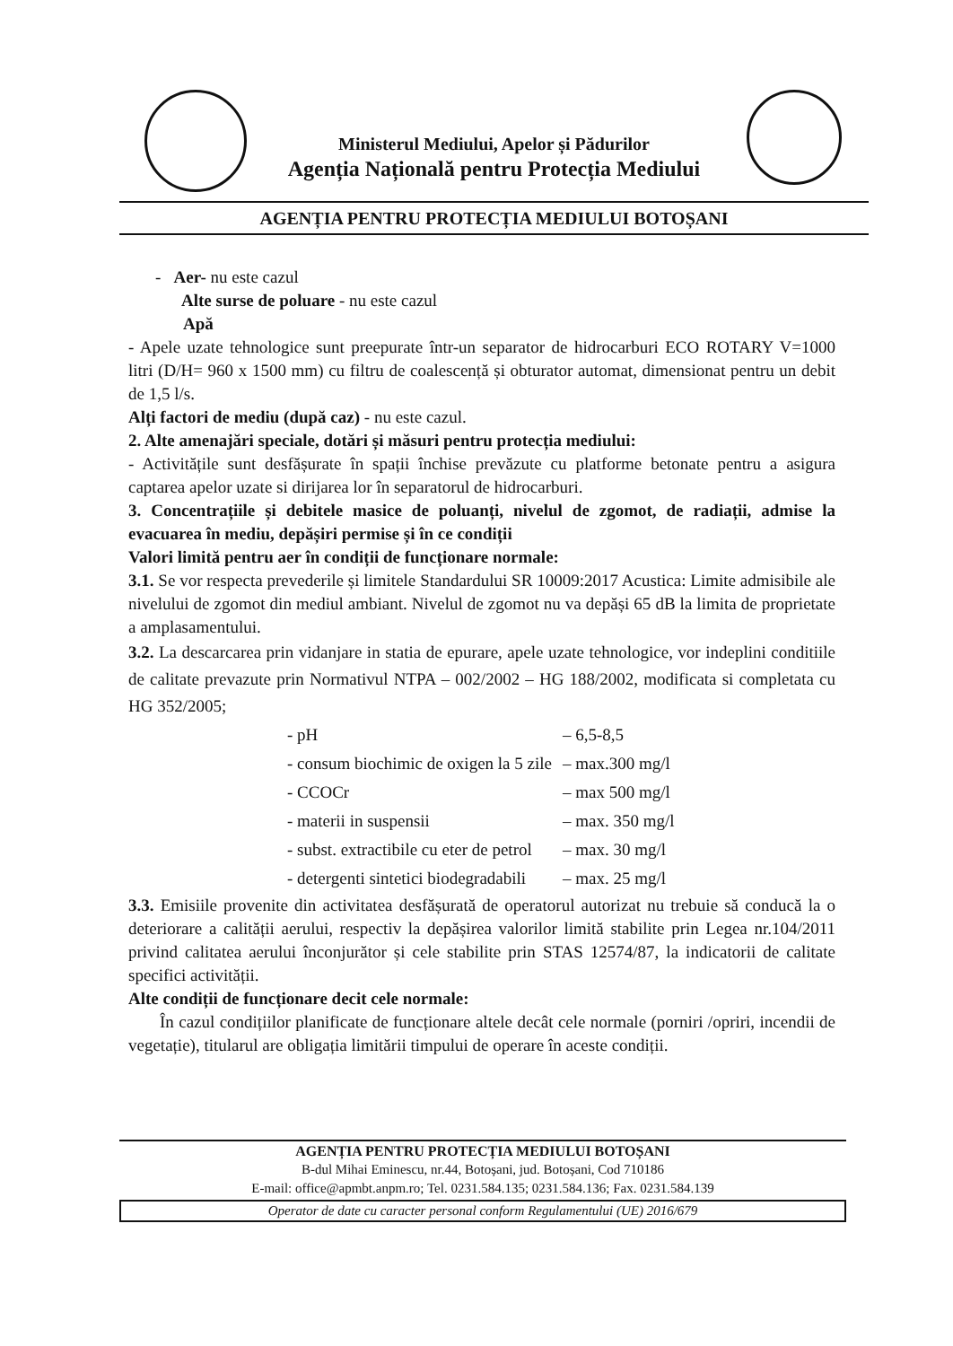Ministerul Mediului, Apelor și Pădurilor
Agenția Națională pentru Protecția Mediului
AGENȚIA PENTRU PROTECȚIA MEDIULUI BOTOȘANI
- Aer- nu este cazul
Alte surse de poluare - nu este cazul
Apă
- Apele uzate tehnologice sunt preepurate într-un separator de hidrocarburi ECO ROTARY V=1000 litri (D/H= 960 x 1500 mm) cu filtru de coalescență și obturator automat, dimensionat pentru un debit de 1,5 l/s.
Alți factori de mediu (după caz) - nu este cazul.
2. Alte amenajări speciale, dotări și măsuri pentru protecția mediului:
- Activitățile sunt desfășurate în spații închise prevăzute cu platforme betonate pentru a asigura captarea apelor uzate si dirijarea lor în separatorul de hidrocarburi.
3. Concentrațiile și debitele masice de poluanți, nivelul de zgomot, de radiații, admise la evacuarea în mediu, depășiri permise și în ce condiții
Valori limită pentru aer în condiții de funcționare normale:
3.1. Se vor respecta prevederile și limitele Standardului SR 10009:2017 Acustica: Limite admisibile ale nivelului de zgomot din mediul ambiant. Nivelul de zgomot nu va depăși 65 dB la limita de proprietate a amplasamentului.
3.2. La descarcarea prin vidanjare in statia de epurare, apele uzate tehnologice, vor indeplini conditiile de calitate prevazute prin Normativul NTPA – 002/2002 – HG 188/2002, modificata si completata cu HG 352/2005;
| - pH | – 6,5-8,5 |
| - consum biochimic de oxigen la 5 zile | – max.300 mg/l |
| - CCOCr | – max 500 mg/l |
| - materii in suspensii | – max. 350 mg/l |
| - subst. extractibile cu eter de petrol | – max. 30 mg/l |
| - detergenti sintetici biodegradabili | – max. 25 mg/l |
3.3. Emisiile provenite din activitatea desfășurată de operatorul autorizat nu trebuie să conducă la o deteriorare a calității aerului, respectiv la depășirea valorilor limită stabilite prin Legea nr.104/2011 privind calitatea aerului înconjurător și cele stabilite prin STAS 12574/87, la indicatorii de calitate specifici activității.
Alte condiții de funcționare decit cele normale:
În cazul condițiilor planificate de funcționare altele decât cele normale (porniri /opriri, incendii de vegetație), titularul are obligația limitării timpului de operare în aceste condiții.
AGENȚIA PENTRU PROTECȚIA MEDIULUI BOTOȘANI
B-dul Mihai Eminescu, nr.44, Botoșani, jud. Botoșani, Cod 710186
E-mail: office@apmbt.anpm.ro; Tel. 0231.584.135; 0231.584.136; Fax. 0231.584.139
Operator de date cu caracter personal conform Regulamentului (UE) 2016/679